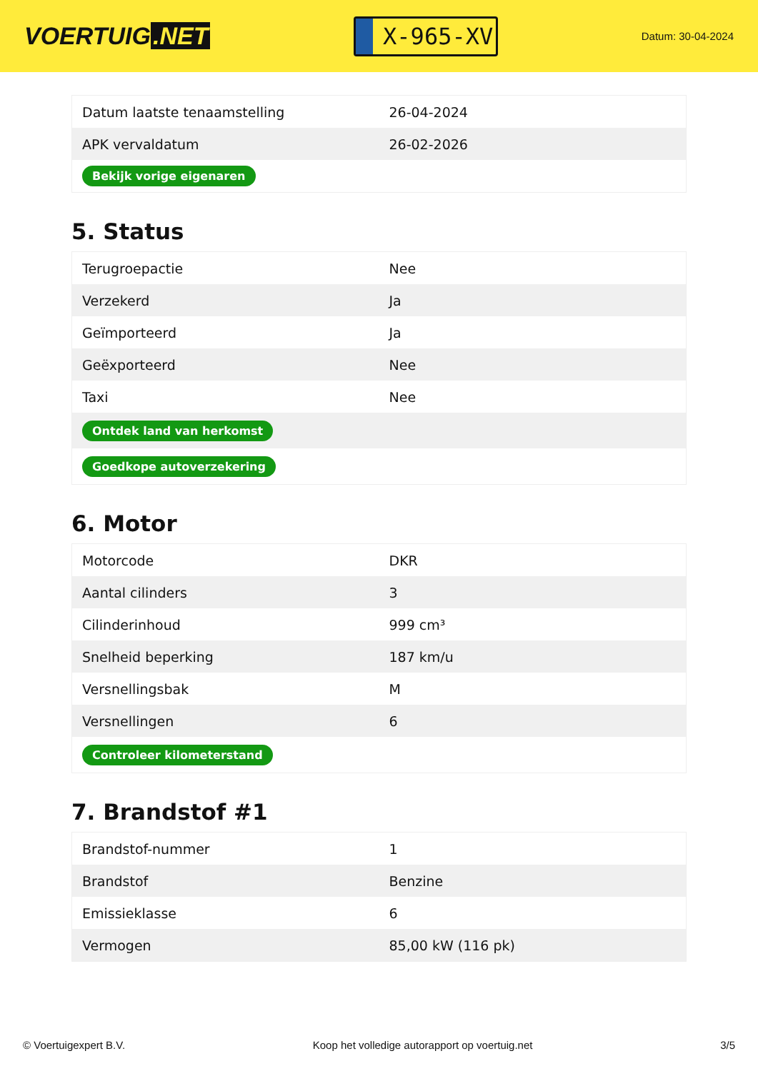VOERTUIG.NET
X-965-XV
Datum: 30-04-2024
| Datum laatste tenaamstelling | 26-04-2024 |
| APK vervaldatum | 26-02-2026 |
| Bekijk vorige eigenaren | |
5. Status
| Terugroepactie | Nee |
| Verzekerd | Ja |
| Geïmporteerd | Ja |
| Geëxporteerd | Nee |
| Taxi | Nee |
| Ontdek land van herkomst | |
| Goedkope autoverzekering | |
6. Motor
| Motorcode | DKR |
| Aantal cilinders | 3 |
| Cilinderinhoud | 999 cm³ |
| Snelheid beperking | 187 km/u |
| Versnellingsbak | M |
| Versnellingen | 6 |
| Controleer kilometerstand | |
7. Brandstof #1
| Brandstof-nummer | 1 |
| Brandstof | Benzine |
| Emissieklasse | 6 |
| Vermogen | 85,00 kW (116 pk) |
© Voertuigexpert B.V. Koop het volledige autorapport op voertuig.net 3/5